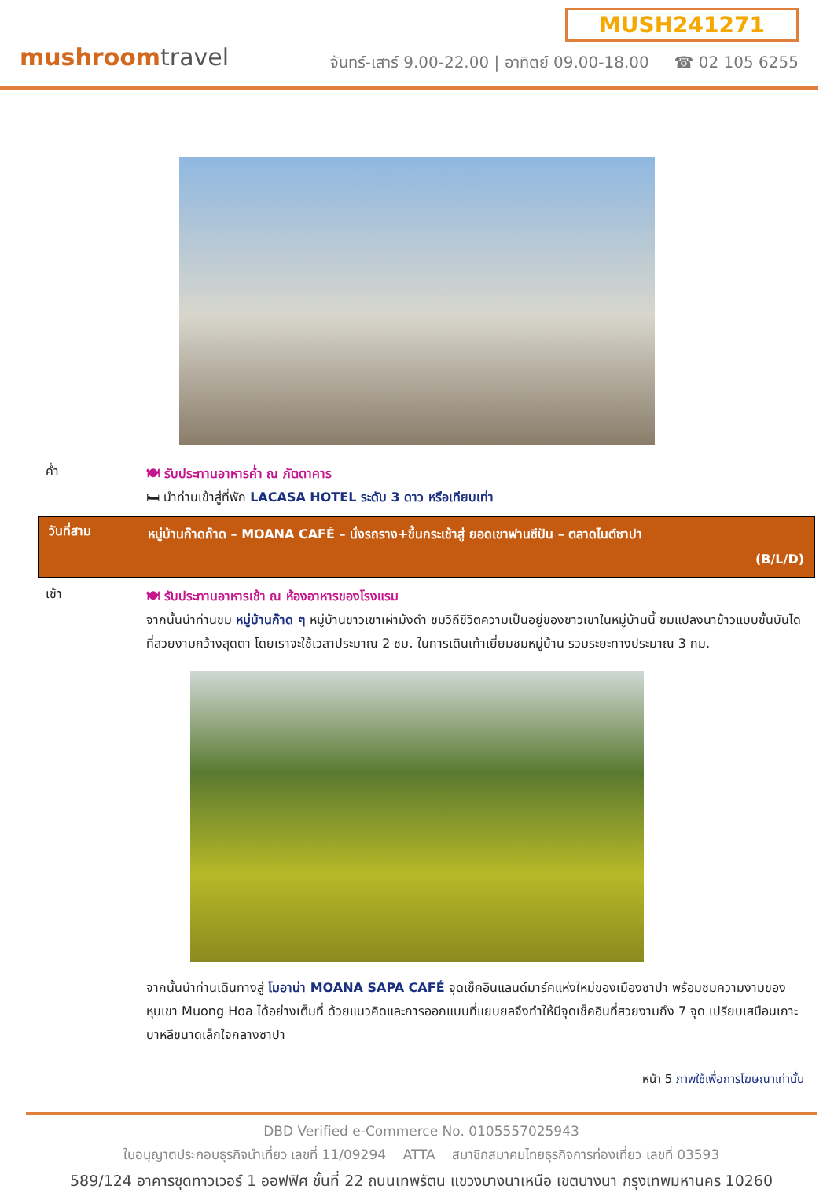mushroomtravel
MUSH241271
จันทร์-เสาร์ 9.00-22.00 | อาทิตย์ 09.00-18.00 ☎ 02 105 6255
ค่ำ
🍽 รับประทานอาหารค่ำ ณ ภัตตาคาร
🛏 นำท่านเข้าสู่ที่พัก LACASA HOTEL ระดับ 3 ดาว หรือเทียบเท่า
วันที่สาม
หมู่บ้านก๊าดก๊าด – MOANA CAFÉ – นั่งรถราง+ขึ้นกระเช้าสู่ ยอดเขาฟานซีปัน – ตลาดไนต์ซาปา
(B/L/D)
เช้า
🍽 รับประทานอาหารเช้า ณ ห้องอาหารของโรงแรม
จากนั้นนำท่านชม หมู่บ้านก๊าด ๆ หมู่บ้านชาวเขาเผ่าม้งดำ ชมวิถีชีวิตความเป็นอยู่ของชาวเขาในหมู่บ้านนี้ ชมแปลงนาข้าวแบบขั้นบันได ที่สวยงามกว้างสุดตา โดยเราจะใช้เวลาประมาณ 2 ชม. ในการเดินเท้าเยี่ยมชมหมู่บ้าน รวมระยะทางประมาณ 3 กม.
จากนั้นนำท่านเดินทางสู่ โมอาน่า MOANA SAPA CAFÉ จุดเช็คอินแลนด์มาร์คแห่งใหม่ของเมืองซาปา พร้อมชมความงามของหุบเขา Muong Hoa ได้อย่างเต็มที่ ด้วยแนวคิดและการออกแบบที่แยบยลจึงทำให้มีจุดเช็คอินที่สวยงามถึง 7 จุด เปรียบเสมือนเกาะบาหลีขนาดเล็กใจกลางซาปา
หน้า 5 ภาพใช้เพื่อการโฆษณาเท่านั้น
DBD Verified e-Commerce No. 0105557025943
ใบอนุญาตประกอบธุรกิจนำเที่ยว เลขที่ 11/09294 ATTA สมาชิกสมาคมไทยธุรกิจการท่องเที่ยว เลขที่ 03593
589/124 อาคารชุดทาวเวอร์ 1 ออฟฟิศ ชั้นที่ 22 ถนนเทพรัตน แขวงบางนาเหนือ เขตบางนา กรุงเทพมหานคร 10260